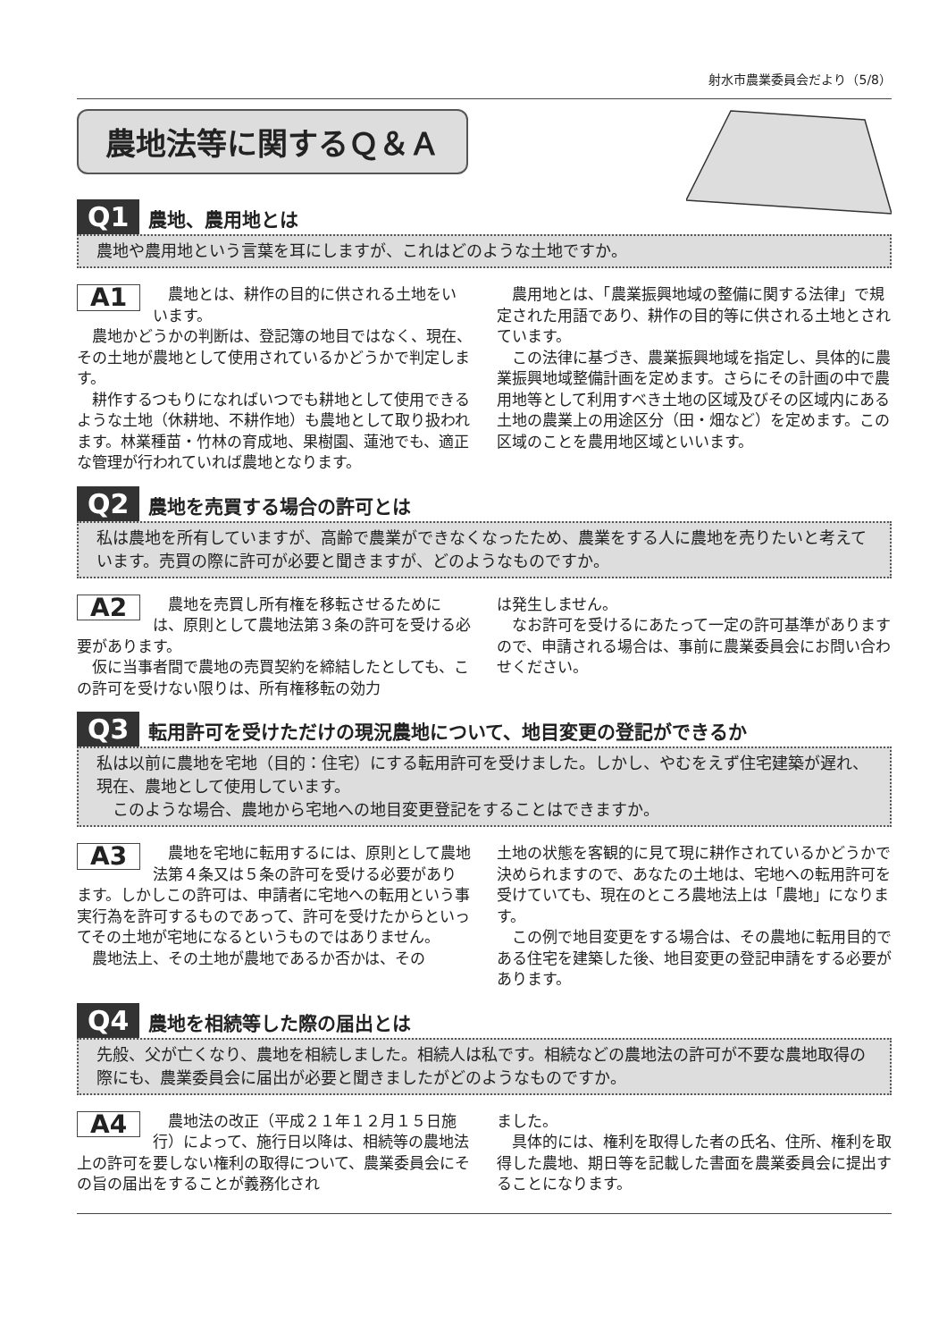射水市農業委員会だより（5/8）
農地法等に関するＱ＆Ａ
Q1 農地、農用地とは
農地や農用地という言葉を耳にしますが、これはどのような土地ですか。
A1
　農地とは、耕作の目的に供される土地をいいます。
　農地かどうかの判断は、登記簿の地目ではなく、現在、その土地が農地として使用されているかどうかで判定します。
　耕作するつもりになればいつでも耕地として使用できるような土地（休耕地、不耕作地）も農地として取り扱われます。林業種苗・竹林の育成地、果樹園、蓮池でも、適正な管理が行われていれば農地となります。
　農用地とは、「農業振興地域の整備に関する法律」で規定された用語であり、耕作の目的等に供される土地とされています。
　この法律に基づき、農業振興地域を指定し、具体的に農業振興地域整備計画を定めます。さらにその計画の中で農用地等として利用すべき土地の区域及びその区域内にある土地の農業上の用途区分（田・畑など）を定めます。この区域のことを農用地区域といいます。
Q2 農地を売買する場合の許可とは
私は農地を所有していますが、高齢で農業ができなくなったため、農業をする人に農地を売りたいと考えています。売買の際に許可が必要と聞きますが、どのようなものですか。
A2
　農地を売買し所有権を移転させるためには、原則として農地法第３条の許可を受ける必要があります。
　仮に当事者間で農地の売買契約を締結したとしても、この許可を受けない限りは、所有権移転の効力
は発生しません。
　なお許可を受けるにあたって一定の許可基準がありますので、申請される場合は、事前に農業委員会にお問い合わせください。
Q3 転用許可を受けただけの現況農地について、地目変更の登記ができるか
私は以前に農地を宅地（目的：住宅）にする転用許可を受けました。しかし、やむをえず住宅建築が遅れ、現在、農地として使用しています。
　このような場合、農地から宅地への地目変更登記をすることはできますか。
A3
　農地を宅地に転用するには、原則として農地法第４条又は５条の許可を受ける必要があります。しかしこの許可は、申請者に宅地への転用という事実行為を許可するものであって、許可を受けたからといってその土地が宅地になるというものではありません。
　農地法上、その土地が農地であるか否かは、その
土地の状態を客観的に見て現に耕作されているかどうかで決められますので、あなたの土地は、宅地への転用許可を受けていても、現在のところ農地法上は「農地」になります。
　この例で地目変更をする場合は、その農地に転用目的である住宅を建築した後、地目変更の登記申請をする必要があります。
Q4 農地を相続等した際の届出とは
先般、父が亡くなり、農地を相続しました。相続人は私です。相続などの農地法の許可が不要な農地取得の際にも、農業委員会に届出が必要と聞きましたがどのようなものですか。
A4
　農地法の改正（平成２１年１２月１５日施行）によって、施行日以降は、相続等の農地法上の許可を要しない権利の取得について、農業委員会にその旨の届出をすることが義務化され
ました。
　具体的には、権利を取得した者の氏名、住所、権利を取得した農地、期日等を記載した書面を農業委員会に提出することになります。